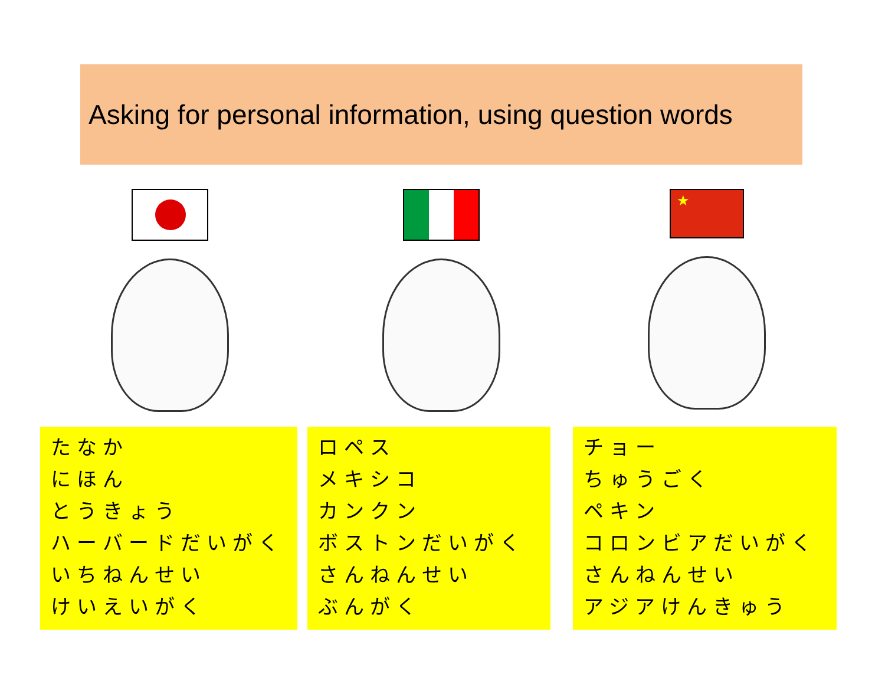Asking for personal information, using question words
★
たなか
にほん
とうきょう
ハーバードだいがく
いちねんせい
けいえいがく
ロペス
メキシコ
カンクン
ボストンだいがく
さんねんせい
ぶんがく
チョー
ちゅうごく
ペキン
コロンビアだいがく
さんねんせい
アジアけんきゅう